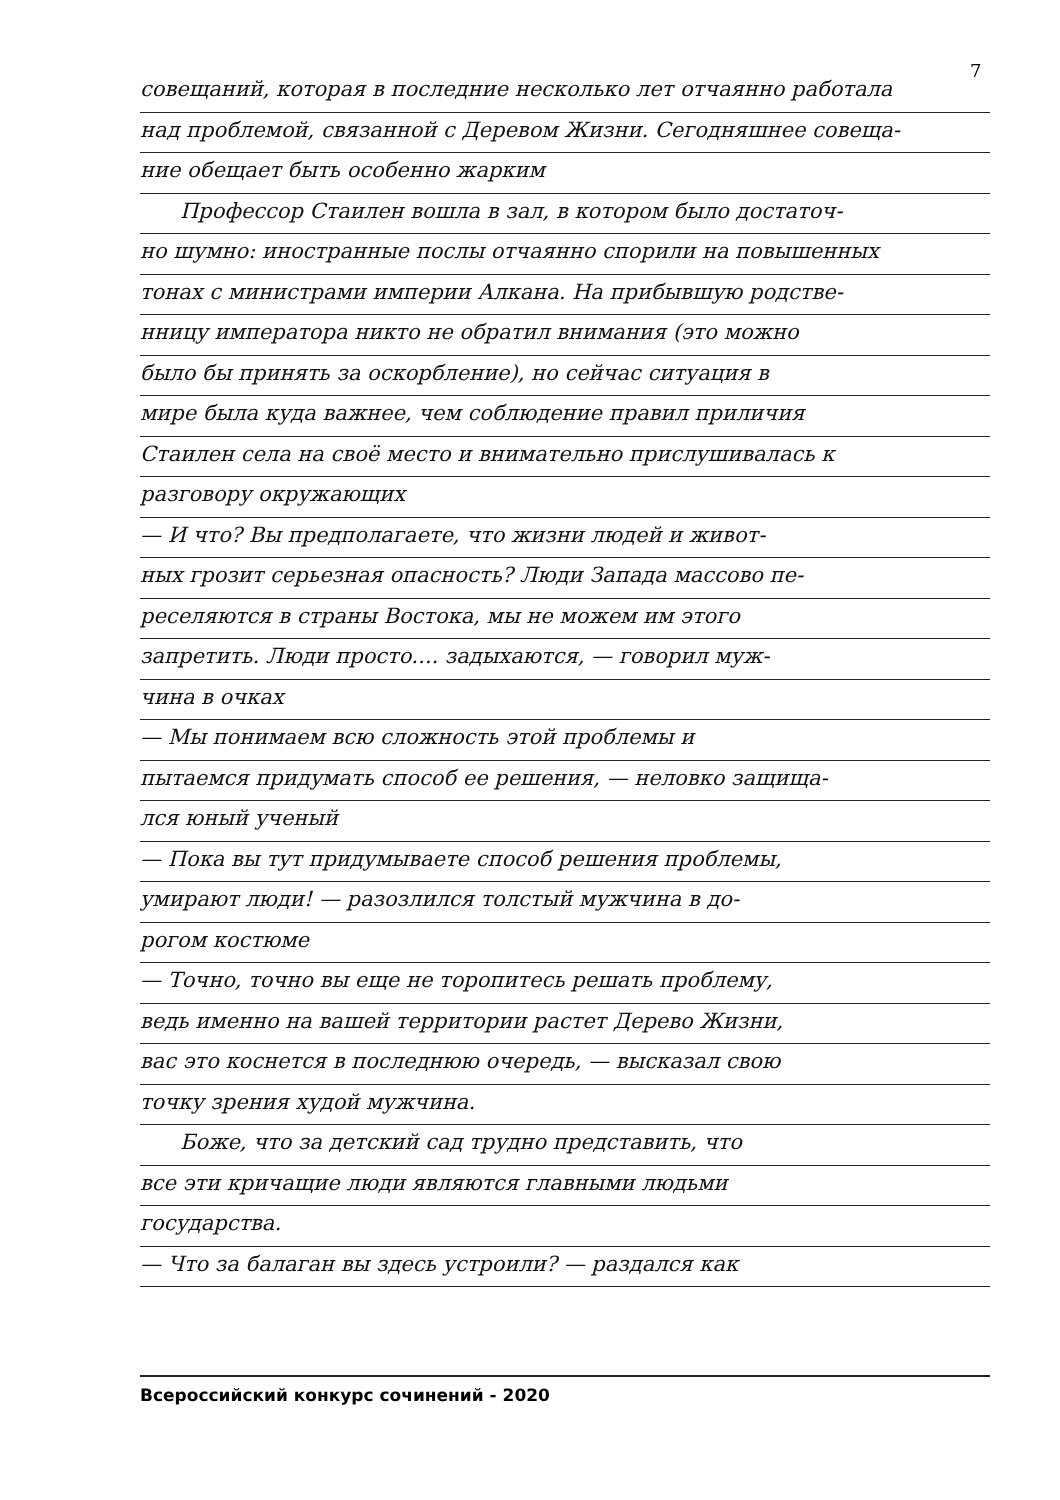7
совещаний, которая в последние несколько лет отчаянно работала
над проблемой, связанной с Деревом Жизни. Сегодняшнее совеща-
ние обещает быть особенно жарким
Профессор Стаилен вошла в зал, в котором было достаточ-
но шумно: иностранные послы отчаянно спорили на повышенных
тонах с министрами империи Алкана. На прибывшую родстве-
нницу императора никто не обратил внимания (это можно
было бы принять за оскорбление), но сейчас ситуация в
мире была куда важнее, чем соблюдение правил приличия
Стаилен села на своё место и внимательно прислушивалась к
разговору окружающих
— И что? Вы предполагаете, что жизни людей и живот-
ных грозит серьезная опасность? Люди Запада массово пе-
реселяются в страны Востока, мы не можем им этого
запретить. Люди просто.... задыхаются, — говорил муж-
чина в очках
— Мы понимаем всю сложность этой проблемы и
пытаемся придумать способ ее решения, — неловко защища-
лся юный ученый
— Пока вы тут придумываете способ решения проблемы,
умирают люди! — разозлился толстый мужчина в до-
рогом костюме
— Точно, точно вы еще не торопитесь решать проблему,
ведь именно на вашей территории растет Дерево Жизни,
вас это коснется в последнюю очередь, — высказал свою
точку зрения худой мужчина.
Боже, что за детский сад трудно представить, что
все эти кричащие люди являются главными людьми
государства.
— Что за балаган вы здесь устроили? — раздался как
Всероссийский конкурс сочинений - 2020